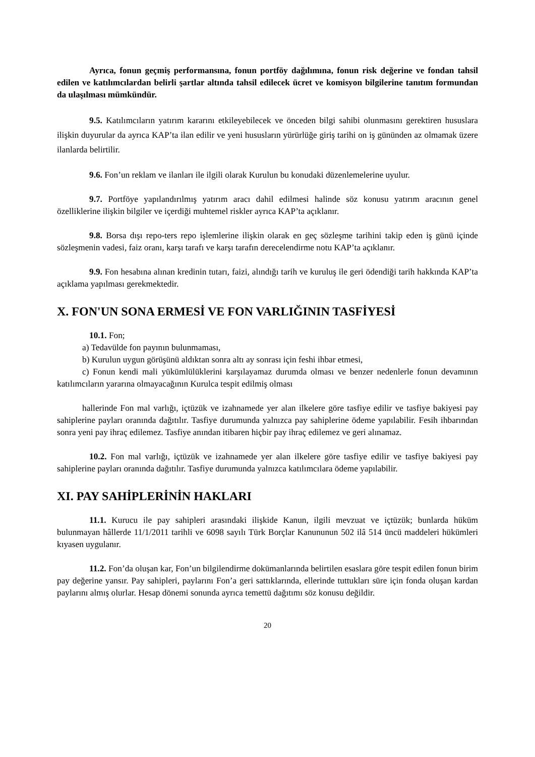Ayrıca, fonun geçmiş performansına, fonun portföy dağılımına, fonun risk değerine ve fondan tahsil edilen ve katılımcılardan belirli şartlar altında tahsil edilecek ücret ve komisyon bilgilerine tanıtım formundan da ulaşılması mümkündür.
9.5. Katılımcıların yatırım kararını etkileyebilecek ve önceden bilgi sahibi olunmasını gerektiren hususlara ilişkin duyurular da ayrıca KAP’ta ilan edilir ve yeni hususların yürürlüğe giriş tarihi on iş gününden az olmamak üzere ilanlarda belirtilir.
9.6. Fon’un reklam ve ilanları ile ilgili olarak Kurulun bu konudaki düzenlemelerine uyulur.
9.7. Portföye yapılandırılmış yatırım aracı dahil edilmesi halinde söz konusu yatırım aracının genel özelliklerine ilişkin bilgiler ve içerdiği muhtemel riskler ayrıca KAP’ta açıklanır.
9.8. Borsa dışı repo-ters repo işlemlerine ilişkin olarak en geç sözleşme tarihini takip eden iş günü içinde sözleşmenin vadesi, faiz oranı, karşı tarafı ve karşı tarafın derecelendirme notu KAP’ta açıklanır.
9.9. Fon hesabına alınan kredinin tutarı, faizi, alındığı tarih ve kuruluş ile geri ödendiği tarih hakkında KAP’ta açıklama yapılması gerekmektedir.
X. FON'UN SONA ERMESİ VE FON VARLIĞININ TASFİYESİ
10.1. Fon;
a) Tedavülde fon payının bulunmaması,
b) Kurulun uygun görüşünü aldıktan sonra altı ay sonrası için feshi ihbar etmesi,
c) Fonun kendi mali yükümlülüklerini karşılayamaz durumda olması ve benzer nedenlerle fonun devamının katılımcıların yararına olmayacağının Kurulca tespit edilmiş olması
hallerinde Fon mal varlığı, içtüzük ve izahnamede yer alan ilkelere göre tasfiye edilir ve tasfiye bakiyesi pay sahiplerine payları oranında dağıtılır. Tasfiye durumunda yalnızca pay sahiplerine ödeme yapılabilir. Fesih ihbarından sonra yeni pay ihraç edilemez. Tasfiye anından itibaren hiçbir pay ihraç edilemez ve geri alınamaz.
10.2. Fon mal varlığı, içtüzük ve izahnamede yer alan ilkelere göre tasfiye edilir ve tasfiye bakiyesi pay sahiplerine payları oranında dağıtılır. Tasfiye durumunda yalnızca katılımcılara ödeme yapılabilir.
XI. PAY SAHİPLERİNİN HAKLARI
11.1. Kurucu ile pay sahipleri arasındaki ilişkide Kanun, ilgili mevzuat ve içtüzük; bunlarda hüküm bulunmayan hâllerde 11/1/2011 tarihli ve 6098 sayılı Türk Borçlar Kanununun 502 ilâ 514 üncü maddeleri hükümleri kıyasen uygulanır.
11.2. Fon’da oluşan kar, Fon’un bilgilendirme dokümanlarında belirtilen esaslara göre tespit edilen fonun birim pay değerine yansır. Pay sahipleri, paylarını Fon’a geri sattıklarında, ellerinde tuttukları süre için fonda oluşan kardan paylarını almış olurlar. Hesap dönemi sonunda ayrıca temettü dağıtımı söz konusu değildir.
20